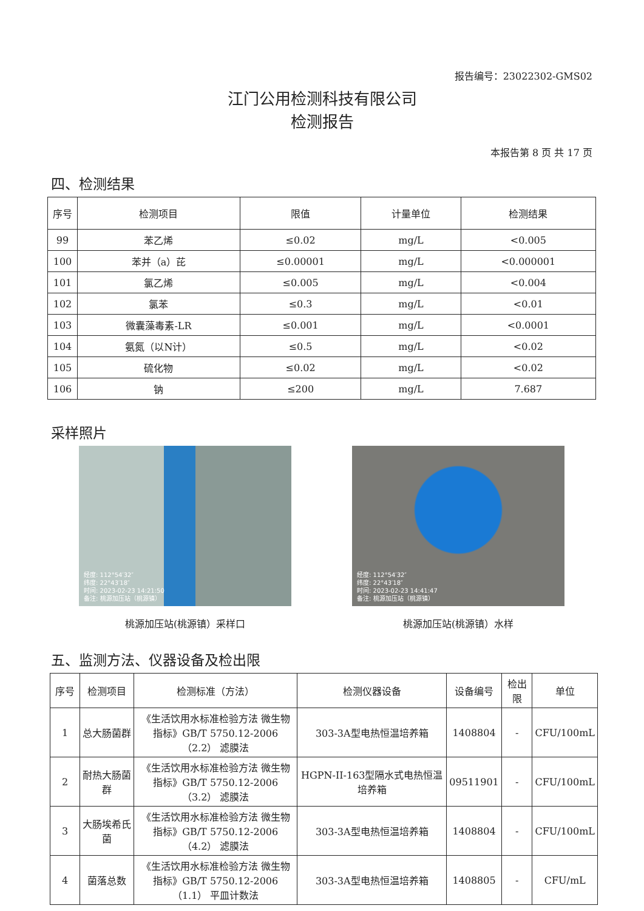报告编号：23022302-GMS02
江门公用检测科技有限公司
检测报告
本报告第 8 页 共 17 页
四、检测结果
| 序号 | 检测项目 | 限值 | 计量单位 | 检测结果 |
| --- | --- | --- | --- | --- |
| 99 | 苯乙烯 | ≤0.02 | mg/L | <0.005 |
| 100 | 苯并（a）芘 | ≤0.00001 | mg/L | <0.000001 |
| 101 | 氯乙烯 | ≤0.005 | mg/L | <0.004 |
| 102 | 氯苯 | ≤0.3 | mg/L | <0.01 |
| 103 | 微囊藻毒素-LR | ≤0.001 | mg/L | <0.0001 |
| 104 | 氨氮（以N计） | ≤0.5 | mg/L | <0.02 |
| 105 | 硫化物 | ≤0.02 | mg/L | <0.02 |
| 106 | 钠 | ≤200 | mg/L | 7.687 |
采样照片
经度: 112°54′32″
纬度: 22°43′18″
时间: 2023-02-23 14:21:50
备注: 桃源加压站（桃源镇）
桃源加压站(桃源镇）采样口
经度: 112°54′32″
纬度: 22°43′18″
时间: 2023-02-23 14:41:47
备注: 桃源加压站（桃源镇）
桃源加压站(桃源镇）水样
五、监测方法、仪器设备及检出限
| 序号 | 检测项目 | 检测标准（方法） | 检测仪器设备 | 设备编号 | 检出限 | 单位 |
| --- | --- | --- | --- | --- | --- | --- |
| 1 | 总大肠菌群 | 《生活饮用水标准检验方法 微生物指标》GB/T 5750.12-2006 （2.2） 滤膜法 | 303-3A型电热恒温培养箱 | 1408804 | - | CFU/100mL |
| 2 | 耐热大肠菌群 | 《生活饮用水标准检验方法 微生物指标》GB/T 5750.12-2006 （3.2） 滤膜法 | HGPN-II-163型隔水式电热恒温培养箱 | 09511901 | - | CFU/100mL |
| 3 | 大肠埃希氏菌 | 《生活饮用水标准检验方法 微生物指标》GB/T 5750.12-2006 （4.2） 滤膜法 | 303-3A型电热恒温培养箱 | 1408804 | - | CFU/100mL |
| 4 | 菌落总数 | 《生活饮用水标准检验方法 微生物指标》GB/T 5750.12-2006 （1.1） 平皿计数法 | 303-3A型电热恒温培养箱 | 1408805 | - | CFU/mL |